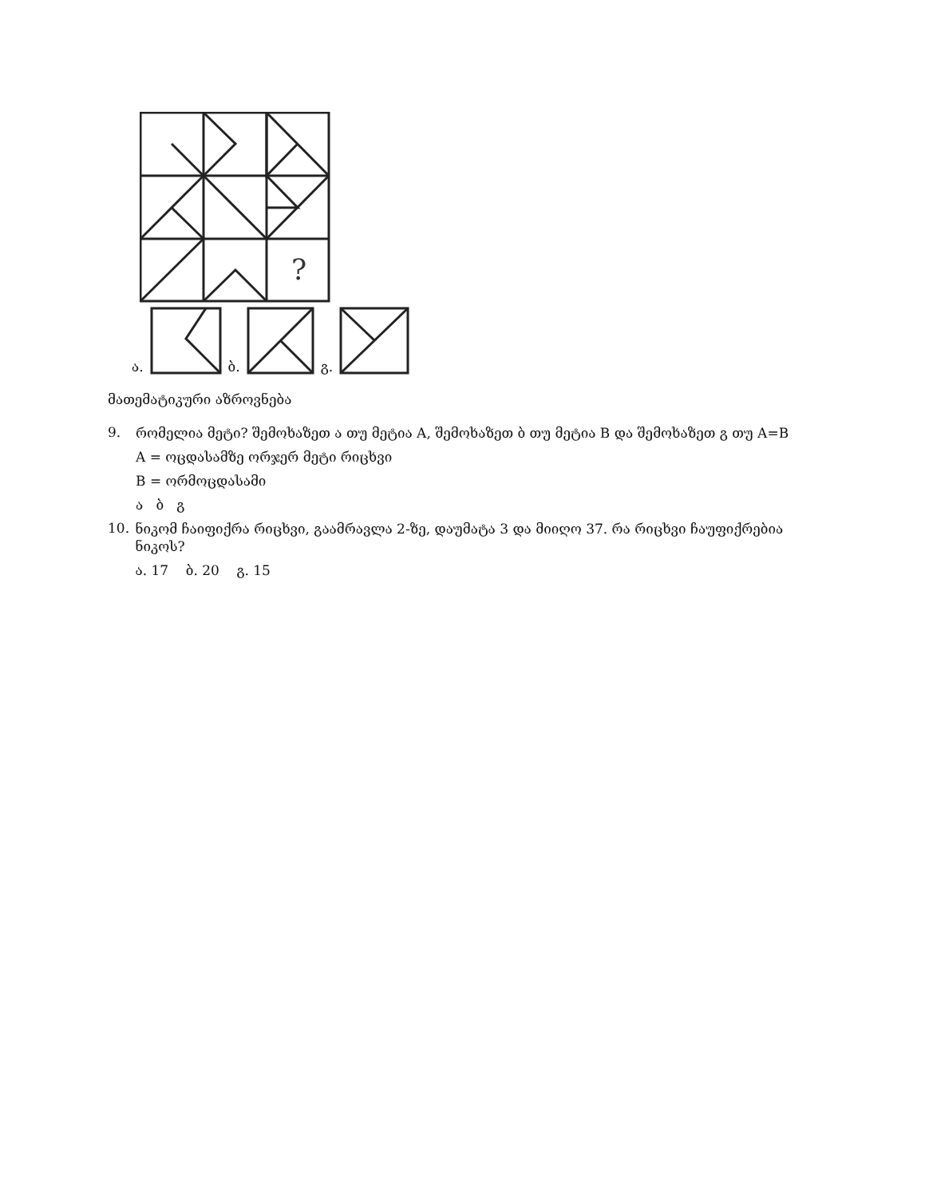?
ა. ბ. გ.
მათემატიკური აზროვნება
9.
რომელია მეტი? შემოხაზეთ ა თუ მეტია A, შემოხაზეთ ბ თუ მეტია B და შემოხაზეთ გ თუ A=B
A = ოცდასამზე ორჯერ მეტი რიცხვი
B = ორმოცდასამი
ა ბ გ
10.
ნიკომ ჩაიფიქრა რიცხვი, გაამრავლა 2-ზე, დაუმატა 3 და მიიღო 37. რა რიცხვი ჩაუფიქრებია ნიკოს?
ა. 17 ბ. 20 გ. 15